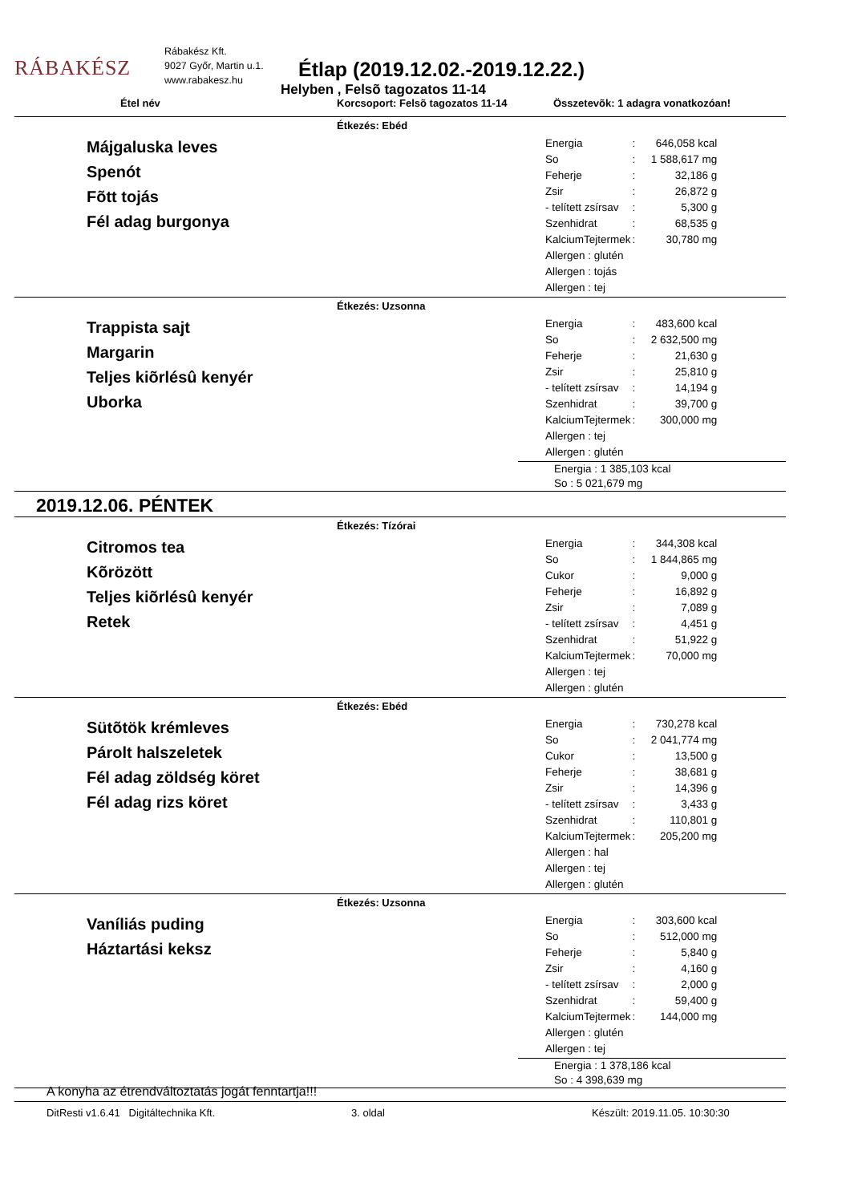RÁBAKÉSZ
Rábakész Kft.
9027 Győr, Martin u.1.
www.rabakesz.hu
Étlap (2019.12.02.-2019.12.22.)
Helyben , Felsõ tagozatos 11-14
Étel név Korcsoport: Felsõ tagozatos 11-14 Összetevõk: 1 adagra vonatkozóan!
Étkezés: Ebéd
Májgaluska leves
Spenót
Fõtt tojás
Fél adag burgonya
| Energia | : | 646,058 kcal |
| So | : | 1 588,617 mg |
| Feherje | : | 32,186 g |
| Zsir | : | 26,872 g |
| - telített zsírsav | : | 5,300 g |
| Szenhidrat | : | 68,535 g |
| KalciumTejtermek | : | 30,780 mg |
| Allergen : glutén | | |
| Allergen : tojás | | |
| Allergen : tej | | |
Étkezés: Uzsonna
Trappista sajt
Margarin
Teljes kiõrlésû kenyér
Uborka
| Energia | : | 483,600 kcal |
| So | : | 2 632,500 mg |
| Feherje | : | 21,630 g |
| Zsir | : | 25,810 g |
| - telített zsírsav | : | 14,194 g |
| Szenhidrat | : | 39,700 g |
| KalciumTejtermek | : | 300,000 mg |
| Allergen : tej | | |
| Allergen : glutén | | |
Energia : 1 385,103 kcal
So : 5 021,679 mg
2019.12.06. PÉNTEK
Étkezés: Tízórai
Citromos tea
Kõrözött
Teljes kiõrlésû kenyér
Retek
| Energia | : | 344,308 kcal |
| So | : | 1 844,865 mg |
| Cukor | : | 9,000 g |
| Feherje | : | 16,892 g |
| Zsir | : | 7,089 g |
| - telített zsírsav | : | 4,451 g |
| Szenhidrat | : | 51,922 g |
| KalciumTejtermek | : | 70,000 mg |
| Allergen : tej | | |
| Allergen : glutén | | |
Étkezés: Ebéd
Sütõtök krémleves
Párolt halszeletek
Fél adag zöldség köret
Fél adag rizs köret
| Energia | : | 730,278 kcal |
| So | : | 2 041,774 mg |
| Cukor | : | 13,500 g |
| Feherje | : | 38,681 g |
| Zsir | : | 14,396 g |
| - telített zsírsav | : | 3,433 g |
| Szenhidrat | : | 110,801 g |
| KalciumTejtermek | : | 205,200 mg |
| Allergen : hal | | |
| Allergen : tej | | |
| Allergen : glutén | | |
Étkezés: Uzsonna
Vaníliás puding
Háztartási keksz
| Energia | : | 303,600 kcal |
| So | : | 512,000 mg |
| Feherje | : | 5,840 g |
| Zsir | : | 4,160 g |
| - telített zsírsav | : | 2,000 g |
| Szenhidrat | : | 59,400 g |
| KalciumTejtermek | : | 144,000 mg |
| Allergen : glutén | | |
| Allergen : tej | | |
Energia : 1 378,186 kcal
So : 4 398,639 mg
A konyha az étrendváltoztatás jogát fenntartja!!!
DitResti v1.6.41 Digitáltechnika Kft. 3. oldal Készült: 2019.11.05. 10:30:30